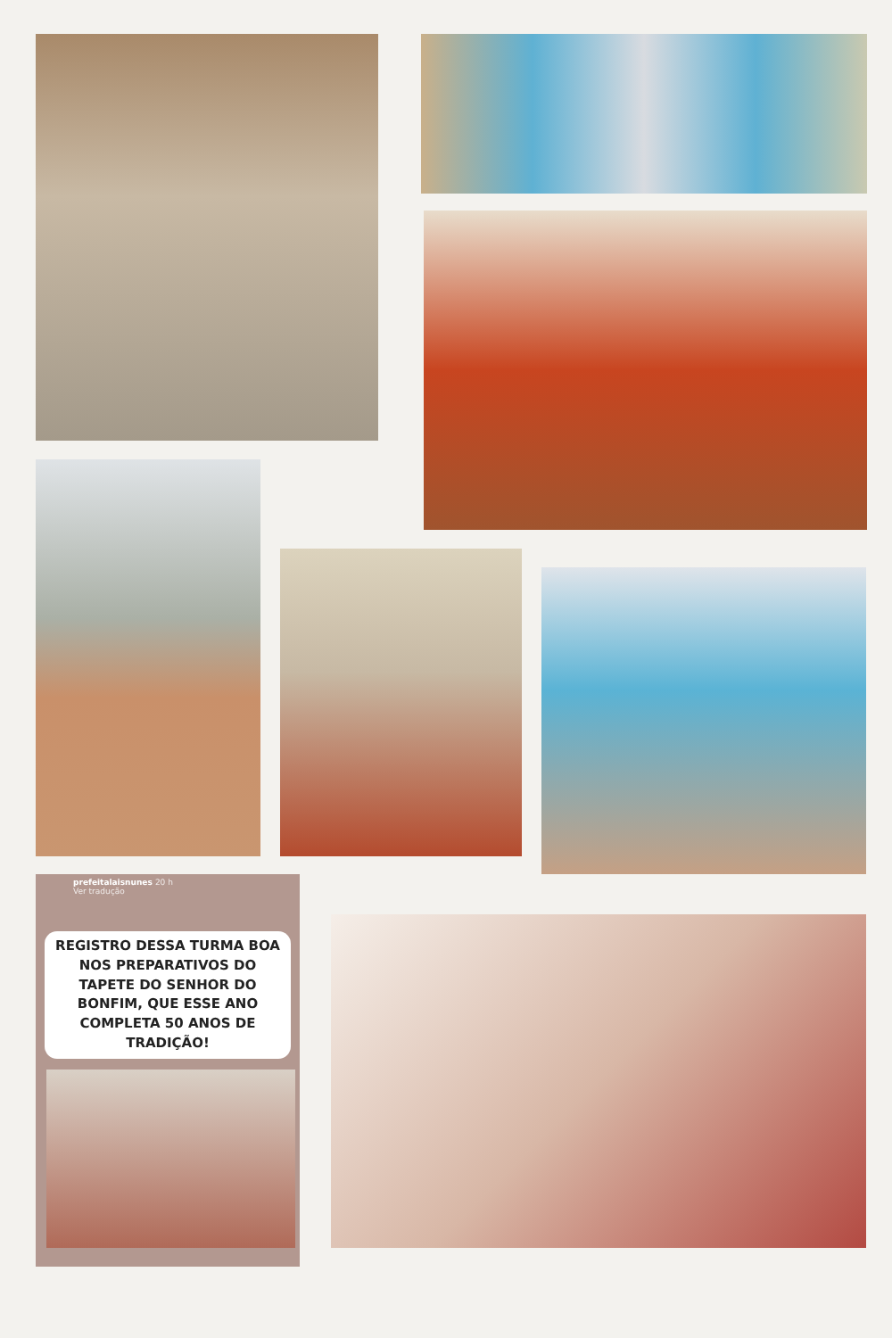prefeitalaisnunes 20 h
Ver tradução
REGISTRO DESSA TURMA BOA NOS PREPARATIVOS DO TAPETE DO SENHOR DO BONFIM, QUE ESSE ANO COMPLETA 50 ANOS DE TRADIÇÃO!